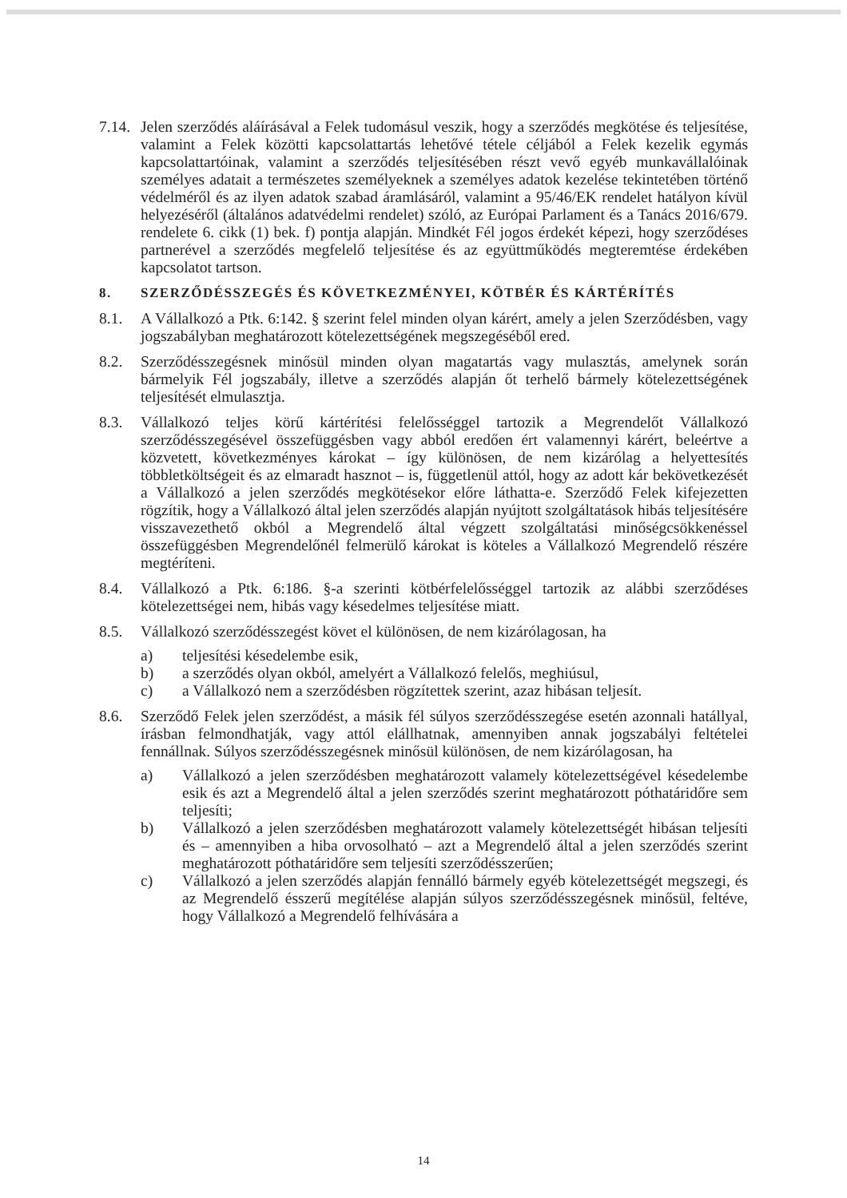7.14.
Jelen szerződés aláírásával a Felek tudomásul veszik, hogy a szerződés megkötése és teljesítése, valamint a Felek közötti kapcsolattartás lehetővé tétele céljából a Felek kezelik egymás kapcsolattartóinak, valamint a szerződés teljesítésében részt vevő egyéb munkavállalóinak személyes adatait a természetes személyeknek a személyes adatok kezelése tekintetében történő védelméről és az ilyen adatok szabad áramlásáról, valamint a 95/46/EK rendelet hatályon kívül helyezéséről (általános adatvédelmi rendelet) szóló, az Európai Parlament és a Tanács 2016/679. rendelete 6. cikk (1) bek. f) pontja alapján. Mindkét Fél jogos érdekét képezi, hogy szerződéses partnerével a szerződés megfelelő teljesítése és az együttműködés megteremtése érdekében kapcsolatot tartson.
8. SZERZŐDÉSSZEGÉS ÉS KÖVETKEZMÉNYEI, KÖTBÉR ÉS KÁRTÉRÍTÉS
8.1. A Vállalkozó a Ptk. 6:142. § szerint felel minden olyan kárért, amely a jelen Szerződésben, vagy jogszabályban meghatározott kötelezettségének megszegéséből ered.
8.2. Szerződésszegésnek minősül minden olyan magatartás vagy mulasztás, amelynek során bármelyik Fél jogszabály, illetve a szerződés alapján őt terhelő bármely kötelezettségének teljesítését elmulasztja.
8.3. Vállalkozó teljes körű kártérítési felelősséggel tartozik a Megrendelőt Vállalkozó szerződésszegésével összefüggésben vagy abból eredően ért valamennyi kárért, beleértve a közvetett, következményes károkat – így különösen, de nem kizárólag a helyettesítés többletköltségeit és az elmaradt hasznot – is, függetlenül attól, hogy az adott kár bekövetkezését a Vállalkozó a jelen szerződés megkötésekor előre láthatta-e. Szerződő Felek kifejezetten rögzítik, hogy a Vállalkozó által jelen szerződés alapján nyújtott szolgáltatások hibás teljesítésére visszavezethető okból a Megrendelő által végzett szolgáltatási minőségcsökkenéssel összefüggésben Megrendelőnél felmerülő károkat is köteles a Vállalkozó Megrendelő részére megtéríteni.
8.4. Vállalkozó a Ptk. 6:186. §-a szerinti kötbérfelelősséggel tartozik az alábbi szerződéses kötelezettségei nem, hibás vagy késedelmes teljesítése miatt.
8.5. Vállalkozó szerződésszegést követ el különösen, de nem kizárólagosan, ha
a) teljesítési késedelembe esik,
b) a szerződés olyan okból, amelyért a Vállalkozó felelős, meghiúsul,
c) a Vállalkozó nem a szerződésben rögzítettek szerint, azaz hibásan teljesít.
8.6. Szerződő Felek jelen szerződést, a másik fél súlyos szerződésszegése esetén azonnali hatállyal, írásban felmondhatják, vagy attól elállhatnak, amennyiben annak jogszabályi feltételei fennállnak. Súlyos szerződésszegésnek minősül különösen, de nem kizárólagosan, ha
a) Vállalkozó a jelen szerződésben meghatározott valamely kötelezettségével késedelembe esik és azt a Megrendelő által a jelen szerződés szerint meghatározott póthatáridőre sem teljesíti;
b) Vállalkozó a jelen szerződésben meghatározott valamely kötelezettségét hibásan teljesíti és – amennyiben a hiba orvosolható – azt a Megrendelő által a jelen szerződés szerint meghatározott póthatáridőre sem teljesíti szerződésszerűen;
c) Vállalkozó a jelen szerződés alapján fennálló bármely egyéb kötelezettségét megszegi, és az Megrendelő ésszerű megítélése alapján súlyos szerződésszegésnek minősül, feltéve, hogy Vállalkozó a Megrendelő felhívására a
14